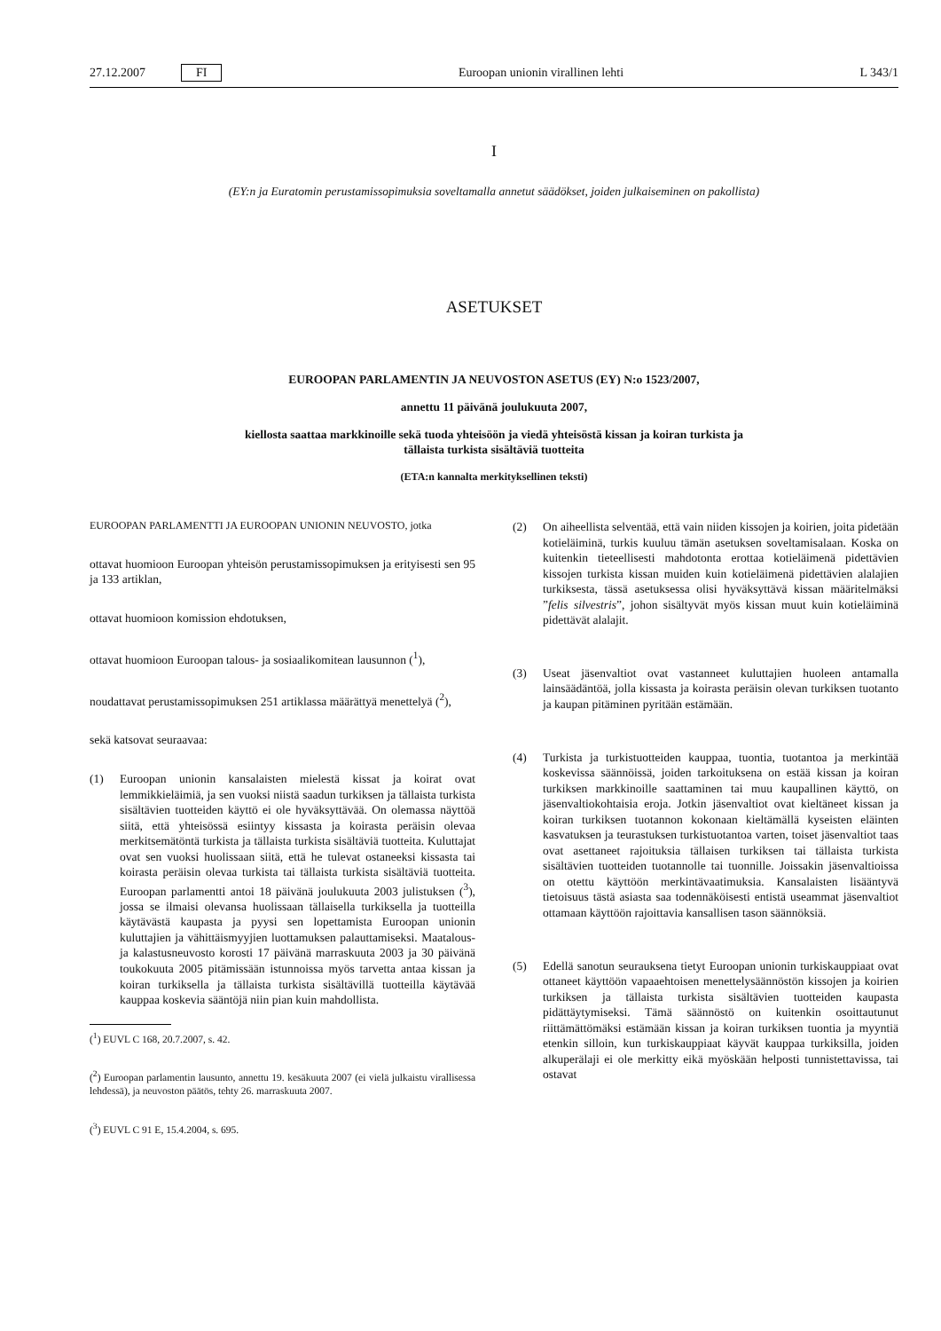27.12.2007 FI Euroopan unionin virallinen lehti L 343/1
I
(EY:n ja Euratomin perustamissopimuksia soveltamalla annetut säädökset, joiden julkaiseminen on pakollista)
ASETUKSET
EUROOPAN PARLAMENTIN JA NEUVOSTON ASETUS (EY) N:o 1523/2007,
annettu 11 päivänä joulukuuta 2007,
kiellosta saattaa markkinoille sekä tuoda yhteisöön ja viedä yhteisöstä kissan ja koiran turkista ja
tällaista turkista sisältäviä tuotteita
(ETA:n kannalta merkityksellinen teksti)
EUROOPAN PARLAMENTTI JA EUROOPAN UNIONIN NEUVOSTO, jotka
ottavat huomioon Euroopan yhteisön perustamissopimuksen ja erityisesti sen 95 ja 133 artiklan,
ottavat huomioon komission ehdotuksen,
ottavat huomioon Euroopan talous- ja sosiaalikomitean lausunnon (<sup>1</sup>),
noudattavat perustamissopimuksen 251 artiklassa määrättyä menettelyä (<sup>2</sup>),
sekä katsovat seuraavaa:
(1) Euroopan unionin kansalaisten mielestä kissat ja koirat ovat lemmikkieläimiä, ja sen vuoksi niistä saadun turkiksen ja tällaista turkista sisältävien tuotteiden käyttö ei ole hyväksyttävää. On olemassa näyttöä siitä, että yhteisössä esiintyy kissasta ja koirasta peräisin olevaa merkitsemätöntä turkista ja tällaista turkista sisältäviä tuotteita. Kuluttajat ovat sen vuoksi huolissaan siitä, että he tulevat ostaneeksi kissasta tai koirasta peräisin olevaa turkista tai tällaista turkista sisältäviä tuotteita. Euroopan parlamentti antoi 18 päivänä joulukuuta 2003 julistuksen (<sup>3</sup>), jossa se ilmaisi olevansa huolissaan tällaisella turkiksella ja tuotteilla käytävästä kaupasta ja pyysi sen lopettamista Euroopan unionin kuluttajien ja vähittäismyyjien luottamuksen palauttamiseksi. Maatalous- ja kalastusneuvosto korosti 17 päivänä marraskuuta 2003 ja 30 päivänä toukokuuta 2005 pitämissään istunnoissa myös tarvetta antaa kissan ja koiran turkiksella ja tällaista turkista sisältävillä tuotteilla käytävää kauppaa koskevia sääntöjä niin pian kuin mahdollista.
(<sup>1</sup>) EUVL C 168, 20.7.2007, s. 42.
(<sup>2</sup>) Euroopan parlamentin lausunto, annettu 19. kesäkuuta 2007 (ei vielä julkaistu virallisessa lehdessä), ja neuvoston päätös, tehty 26. marraskuuta 2007.
(<sup>3</sup>) EUVL C 91 E, 15.4.2004, s. 695.
(2) On aiheellista selventää, että vain niiden kissojen ja koirien, joita pidetään kotieläiminä, turkis kuuluu tämän asetuksen soveltamisalaan. Koska on kuitenkin tieteellisesti mahdotonta erottaa kotieläimenä pidettävien kissojen turkista kissan muiden kuin kotieläimenä pidettävien alalajien turkiksesta, tässä asetuksessa olisi hyväksyttävä kissan määritelmäksi ”felis silvestris”, johon sisältyvät myös kissan muut kuin kotieläiminä pidettävät alalajit.
(3) Useat jäsenvaltiot ovat vastanneet kuluttajien huoleen antamalla lainsäädäntöä, jolla kissasta ja koirasta peräisin olevan turkiksen tuotanto ja kaupan pitäminen pyritään estämään.
(4) Turkista ja turkistuotteiden kauppaa, tuontia, tuotantoa ja merkintää koskevissa säännöissä, joiden tarkoituksena on estää kissan ja koiran turkiksen markkinoille saattaminen tai muu kaupallinen käyttö, on jäsenvaltiokohtaisia eroja. Jotkin jäsenvaltiot ovat kieltäneet kissan ja koiran turkiksen tuotannon kokonaan kieltämällä kyseisten eläinten kasvatuksen ja teurastuksen turkistuotantoa varten, toiset jäsenvaltiot taas ovat asettaneet rajoituksia tällaisen turkiksen tai tällaista turkista sisältävien tuotteiden tuotannolle tai tuonnille. Joissakin jäsenvaltioissa on otettu käyttöön merkintävaatimuksia. Kansalaisten lisääntyvä tietoisuus tästä asiasta saa todennäköisesti entistä useammat jäsenvaltiot ottamaan käyttöön rajoittavia kansallisen tason säännöksiä.
(5) Edellä sanotun seurauksena tietyt Euroopan unionin turkiskauppiaat ovat ottaneet käyttöön vapaaehtoisen menettelysäännöstön kissojen ja koirien turkiksen ja tällaista turkista sisältävien tuotteiden kaupasta pidättäytymiseksi. Tämä säännöstö on kuitenkin osoittautunut riittämättömäksi estämään kissan ja koiran turkiksen tuontia ja myyntiä etenkin silloin, kun turkiskauppiaat käyvät kauppaa turkiksilla, joiden alkuperälaji ei ole merkitty eikä myöskään helposti tunnistettavissa, tai ostavat